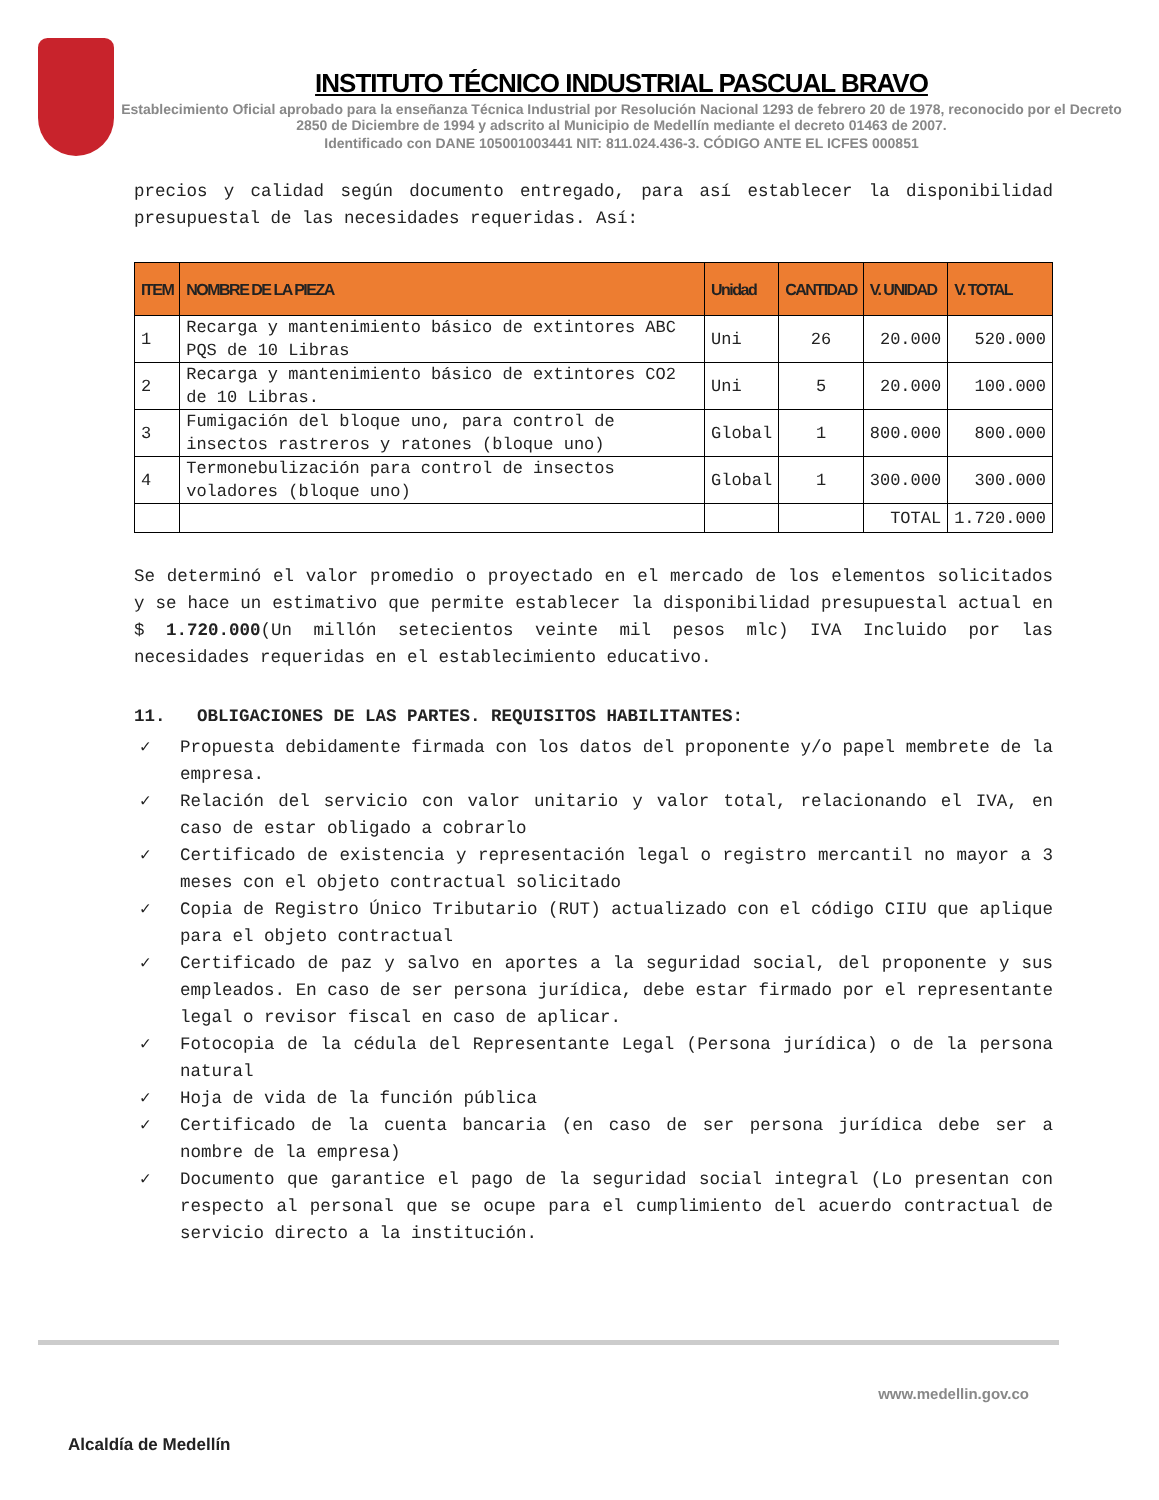INSTITUTO TÉCNICO INDUSTRIAL PASCUAL BRAVO
Establecimiento Oficial aprobado para la enseñanza Técnica Industrial por Resolución Nacional 1293 de febrero 20 de 1978, reconocido por el Decreto 2850 de Diciembre de 1994 y adscrito al Municipio de Medellín mediante el decreto 01463 de 2007.
Identificado con DANE 105001003441 NIT: 811.024.436-3. CÓDIGO ANTE EL ICFES 000851
precios y calidad según documento entregado, para así establecer la disponibilidad presupuestal de las necesidades requeridas. Así:
| ITEM | NOMBRE DE LA PIEZA | Unidad | CANTIDAD | V. UNIDAD | V. TOTAL |
| --- | --- | --- | --- | --- | --- |
| 1 | Recarga y mantenimiento básico de extintores ABC PQS de 10 Libras | Uni | 26 | 20.000 | 520.000 |
| 2 | Recarga y mantenimiento básico de extintores CO2 de 10 Libras. | Uni | 5 | 20.000 | 100.000 |
| 3 | Fumigación del bloque uno, para control de insectos rastreros y ratones (bloque uno) | Global | 1 | 800.000 | 800.000 |
| 4 | Termonebulización para control de insectos voladores (bloque uno) | Global | 1 | 300.000 | 300.000 |
| | | | | TOTAL | 1.720.000 |
Se determinó el valor promedio o proyectado en el mercado de los elementos solicitados y se hace un estimativo que permite establecer la disponibilidad presupuestal actual en $ 1.720.000(Un millón setecientos veinte mil pesos mlc) IVA Incluido por las necesidades requeridas en el establecimiento educativo.
11. OBLIGACIONES DE LAS PARTES. REQUISITOS HABILITANTES:
✓ Propuesta debidamente firmada con los datos del proponente y/o papel membrete de la empresa.
✓ Relación del servicio con valor unitario y valor total, relacionando el IVA, en caso de estar obligado a cobrarlo
✓ Certificado de existencia y representación legal o registro mercantil no mayor a 3 meses con el objeto contractual solicitado
✓ Copia de Registro Único Tributario (RUT) actualizado con el código CIIU que aplique para el objeto contractual
✓ Certificado de paz y salvo en aportes a la seguridad social, del proponente y sus empleados. En caso de ser persona jurídica, debe estar firmado por el representante legal o revisor fiscal en caso de aplicar.
✓ Fotocopia de la cédula del Representante Legal (Persona jurídica) o de la persona natural
✓ Hoja de vida de la función pública
✓ Certificado de la cuenta bancaria (en caso de ser persona jurídica debe ser a nombre de la empresa)
✓ Documento que garantice el pago de la seguridad social integral (Lo presentan con respecto al personal que se ocupe para el cumplimiento del acuerdo contractual de servicio directo a la institución.
Alcaldía de Medellín
www.medellin.gov.co